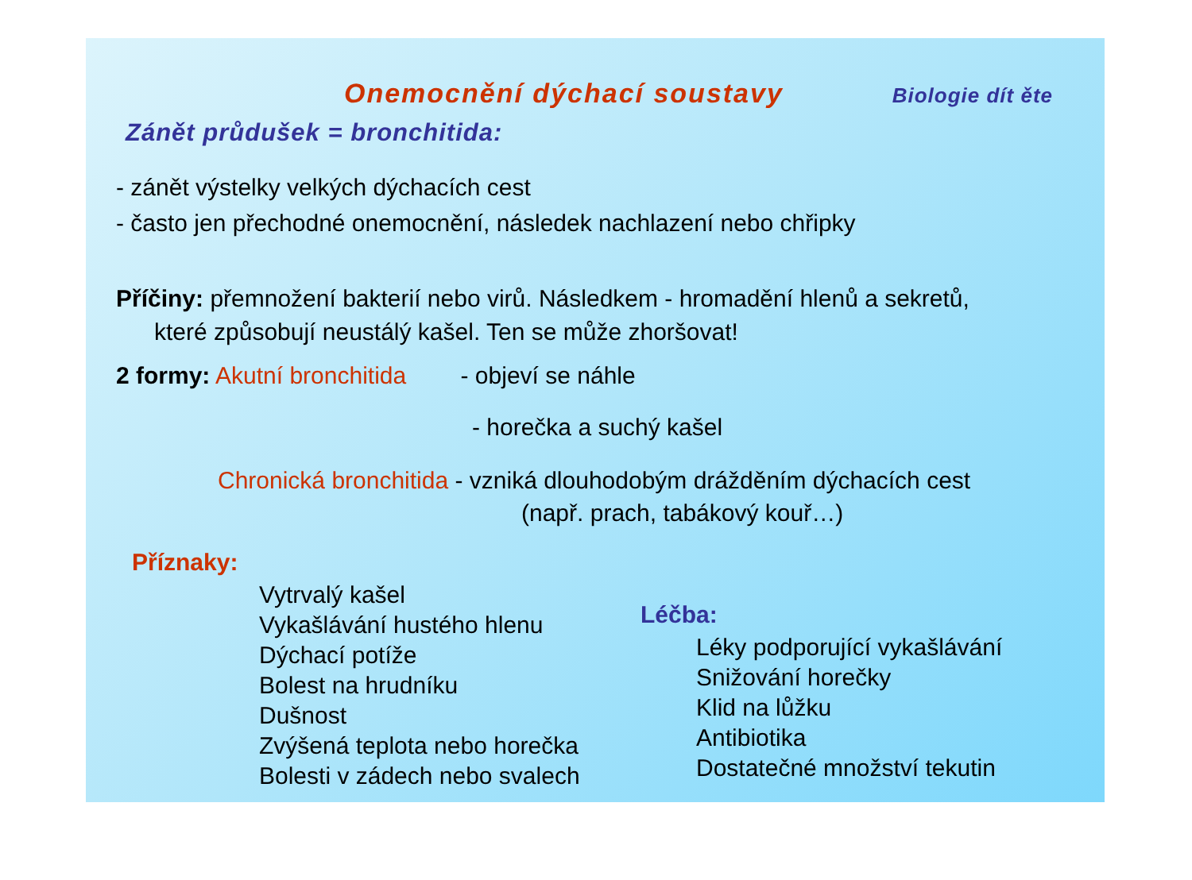Onemocnění dýchací soustavy
Biologie dít ěte
Zánět průdušek = bronchitida:
- zánět výstelky velkých dýchacích cest
- často jen přechodné onemocnění, následek nachlazení nebo chřipky
Příčiny: přemnožení bakterií nebo virů. Následkem - hromadění hlenů a sekretů,
které způsobují neustálý kašel. Ten se může zhoršovat!
2 formy: Akutní bronchitida - objeví se náhle
- horečka a suchý kašel
Chronická bronchitida - vzniká dlouhodobým drážděním dýchacích cest
(např. prach, tabákový kouř…)
Příznaky:
Vytrvalý kašel
Vykašlávání hustého hlenu
Dýchací potíže
Bolest na hrudníku
Dušnost
Zvýšená teplota nebo horečka
Bolesti v zádech nebo svalech
Léčba:
Léky podporující vykašlávání
Snižování horečky
Klid na lůžku
Antibiotika
Dostatečné množství tekutin